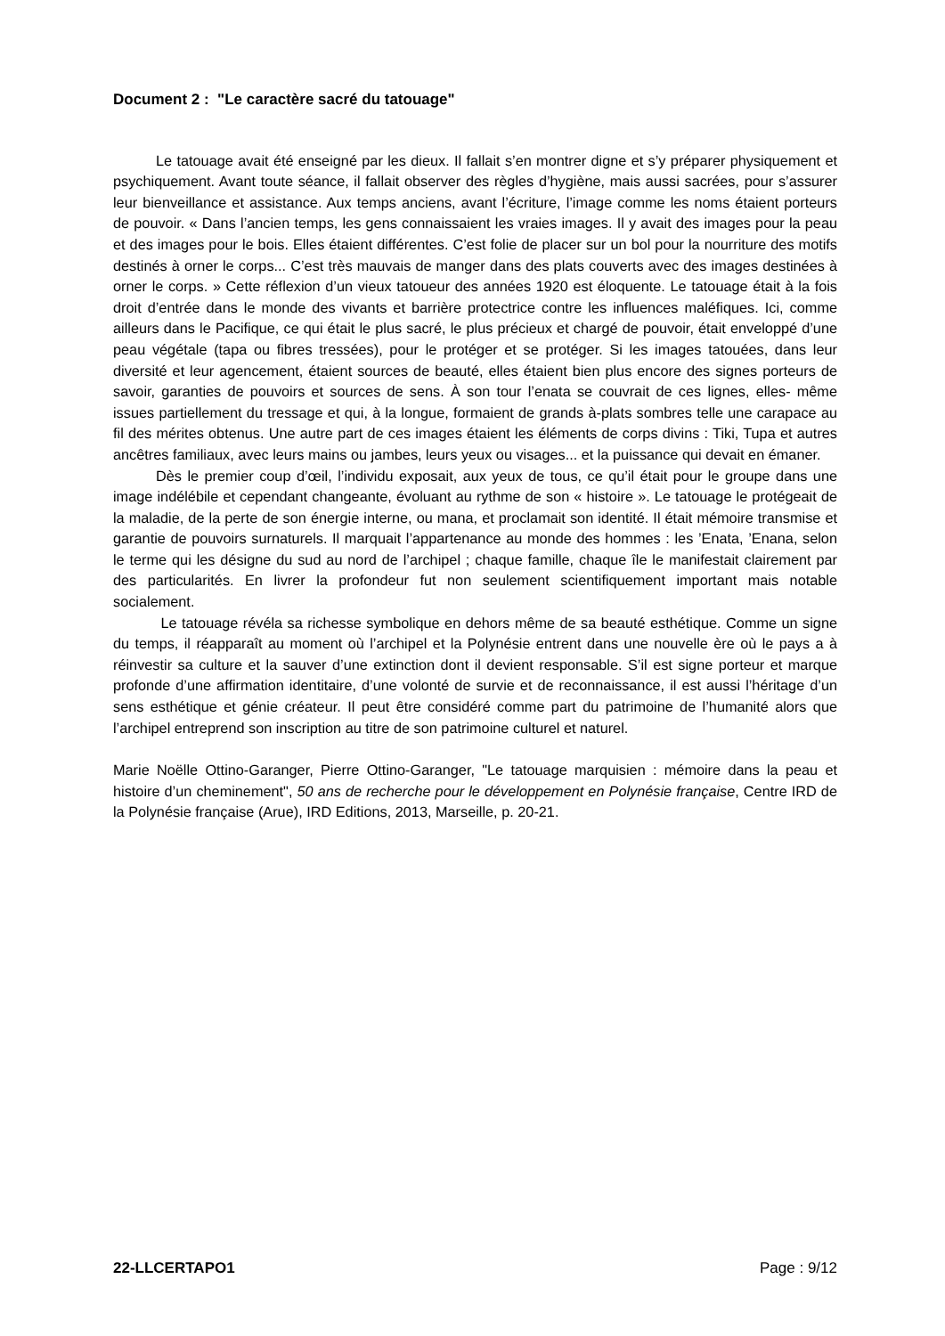Document 2 : "Le caractère sacré du tatouage"
Le tatouage avait été enseigné par les dieux. Il fallait s’en montrer digne et s’y préparer physiquement et psychiquement. Avant toute séance, il fallait observer des règles d’hygiène, mais aussi sacrées, pour s’assurer leur bienveillance et assistance. Aux temps anciens, avant l’écriture, l’image comme les noms étaient porteurs de pouvoir. « Dans l’ancien temps, les gens connaissaient les vraies images. Il y avait des images pour la peau et des images pour le bois. Elles étaient différentes. C’est folie de placer sur un bol pour la nourriture des motifs destinés à orner le corps... C’est très mauvais de manger dans des plats couverts avec des images destinées à orner le corps. » Cette réflexion d’un vieux tatoueur des années 1920 est éloquente. Le tatouage était à la fois droit d’entrée dans le monde des vivants et barrière protectrice contre les influences maléfiques. Ici, comme ailleurs dans le Pacifique, ce qui était le plus sacré, le plus précieux et chargé de pouvoir, était enveloppé d’une peau végétale (tapa ou fibres tressées), pour le protéger et se protéger. Si les images tatouées, dans leur diversité et leur agencement, étaient sources de beauté, elles étaient bien plus encore des signes porteurs de savoir, garanties de pouvoirs et sources de sens. À son tour l’enata se couvrait de ces lignes, elles- même issues partiellement du tressage et qui, à la longue, formaient de grands à-plats sombres telle une carapace au fil des mérites obtenus. Une autre part de ces images étaient les éléments de corps divins : Tiki, Tupa et autres ancêtres familiaux, avec leurs mains ou jambes, leurs yeux ou visages... et la puissance qui devait en émaner.
Dès le premier coup d’œil, l’individu exposait, aux yeux de tous, ce qu’il était pour le groupe dans une image indélébile et cependant changeante, évoluant au rythme de son « histoire ». Le tatouage le protégeait de la maladie, de la perte de son énergie interne, ou mana, et proclamait son identité. Il était mémoire transmise et garantie de pouvoirs surnaturels. Il marquait l’appartenance au monde des hommes : les ’Enata, ’Enana, selon le terme qui les désigne du sud au nord de l’archipel ; chaque famille, chaque île le manifestait clairement par des particularités. En livrer la profondeur fut non seulement scientifiquement important mais notable socialement.
Le tatouage révéla sa richesse symbolique en dehors même de sa beauté esthétique. Comme un signe du temps, il réapparaît au moment où l’archipel et la Polynésie entrent dans une nouvelle ère où le pays a à réinvestir sa culture et la sauver d’une extinction dont il devient responsable. S’il est signe porteur et marque profonde d’une affirmation identitaire, d’une volonté de survie et de reconnaissance, il est aussi l’héritage d’un sens esthétique et génie créateur. Il peut être considéré comme part du patrimoine de l’humanité alors que l’archipel entreprend son inscription au titre de son patrimoine culturel et naturel.
Marie Noëlle Ottino-Garanger, Pierre Ottino-Garanger, "Le tatouage marquisien : mémoire dans la peau et histoire d’un cheminement", 50 ans de recherche pour le développement en Polynésie française, Centre IRD de la Polynésie française (Arue), IRD Editions, 2013, Marseille, p. 20-21.
22-LLCERTAPO1 Page : 9/12